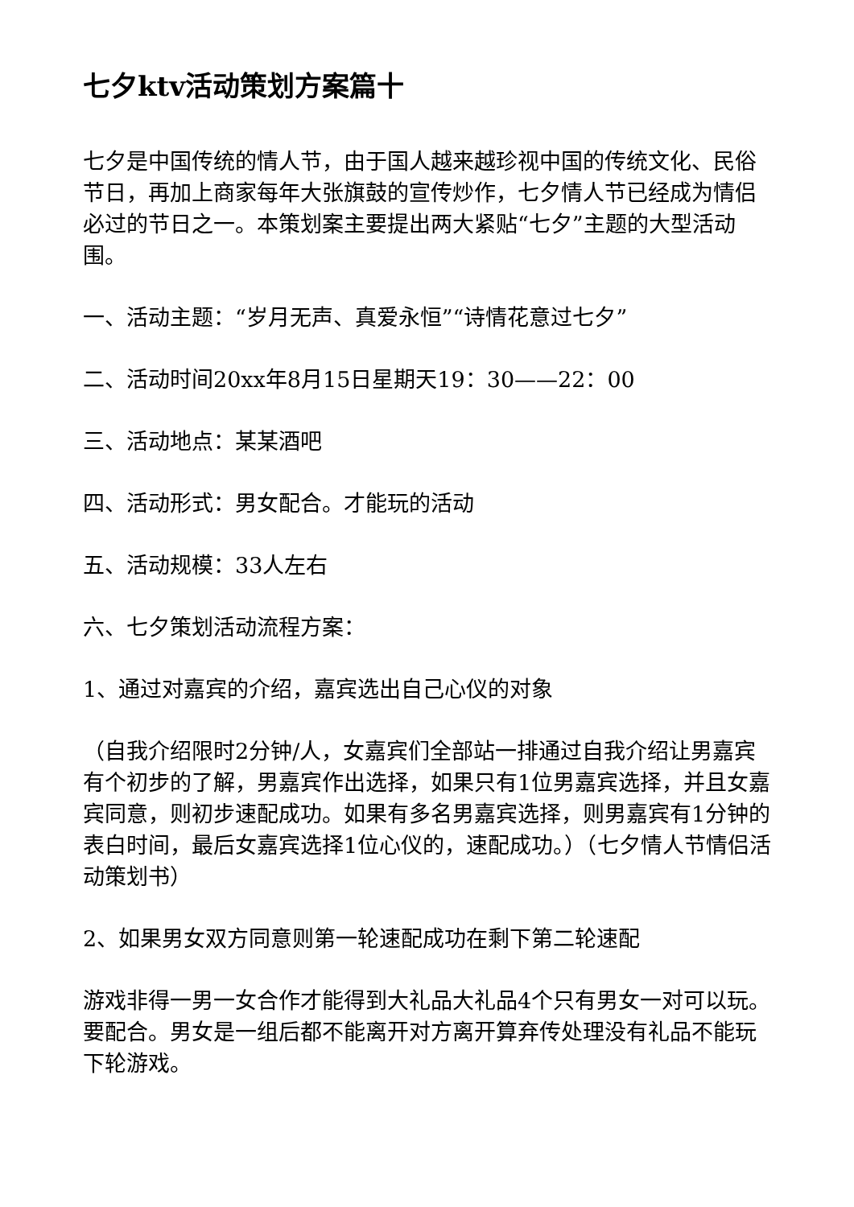七夕ktv活动策划方案篇十
七夕是中国传统的情人节，由于国人越来越珍视中国的传统文化、民俗节日，再加上商家每年大张旗鼓的宣传炒作，七夕情人节已经成为情侣必过的节日之一。本策划案主要提出两大紧贴“七夕”主题的大型活动围。
一、活动主题：“岁月无声、真爱永恒”“诗情花意过七夕”
二、活动时间20xx年8月15日星期天19：30——22：00
三、活动地点：某某酒吧
四、活动形式：男女配合。才能玩的活动
五、活动规模：33人左右
六、七夕策划活动流程方案：
1、通过对嘉宾的介绍，嘉宾选出自己心仪的对象
（自我介绍限时2分钟/人，女嘉宾们全部站一排通过自我介绍让男嘉宾有个初步的了解，男嘉宾作出选择，如果只有1位男嘉宾选择，并且女嘉宾同意，则初步速配成功。如果有多名男嘉宾选择，则男嘉宾有1分钟的表白时间，最后女嘉宾选择1位心仪的，速配成功。）（七夕情人节情侣活动策划书）
2、如果男女双方同意则第一轮速配成功在剩下第二轮速配
游戏非得一男一女合作才能得到大礼品大礼品4个只有男女一对可以玩。要配合。男女是一组后都不能离开对方离开算弃传处理没有礼品不能玩下轮游戏。